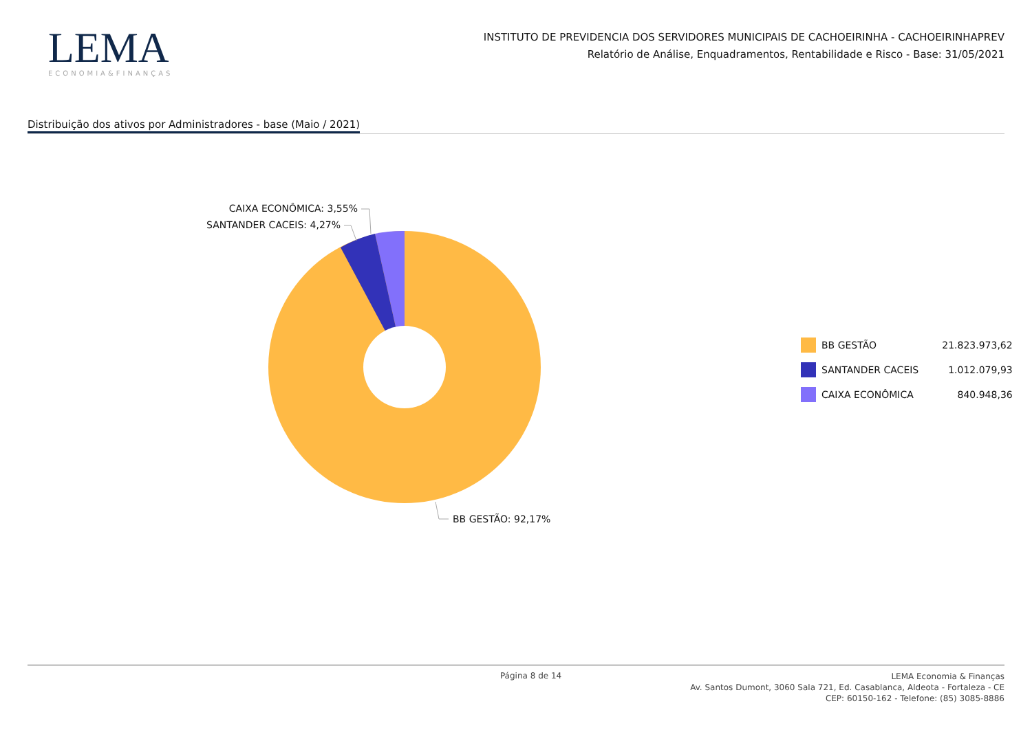LEMA
ECONOMIA&FINANÇAS
INSTITUTO DE PREVIDENCIA DOS SERVIDORES MUNICIPAIS DE CACHOEIRINHA - CACHOEIRINHAPREV
Relatório de Análise, Enquadramentos, Rentabilidade e Risco - Base: 31/05/2021
Distribuição dos ativos por Administradores - base (Maio / 2021)
CAIXA ECONÔMICA: 3,55%
SANTANDER CACEIS: 4,27%
BB GESTÃO: 92,17%
| | BB GESTÃO | 21.823.973,62 |
| | SANTANDER CACEIS | 1.012.079,93 |
| | CAIXA ECONÔMICA | 840.948,36 |
Página 8 de 14
LEMA Economia & Finanças
Av. Santos Dumont, 3060 Sala 721, Ed. Casablanca, Aldeota - Fortaleza - CE
CEP: 60150-162 - Telefone: (85) 3085-8886